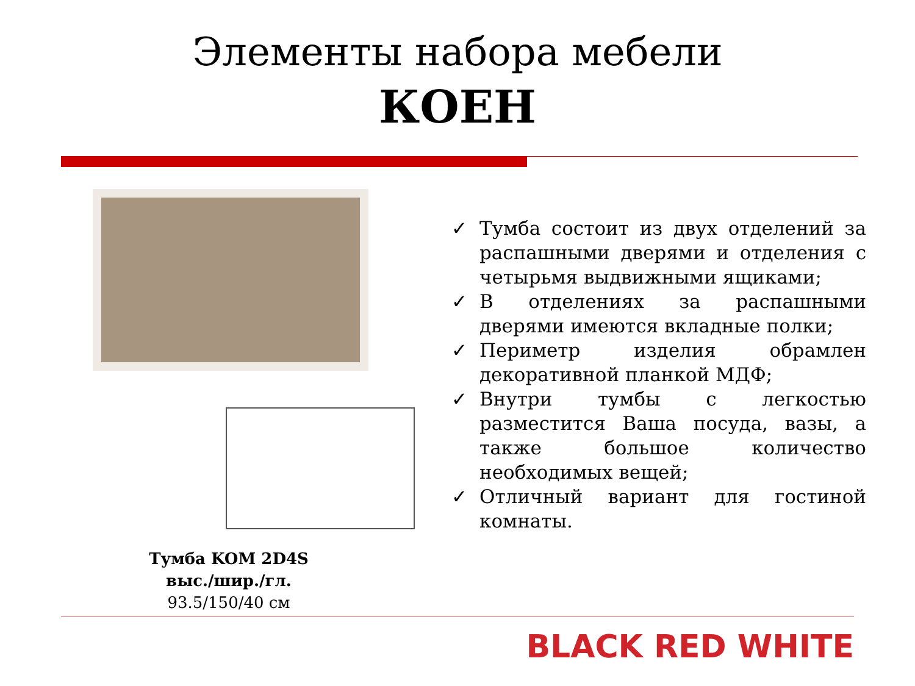Элементы набора мебели
КОЕН
Тумба KOM 2D4S
выс./шир./гл.
93.5/150/40 см
✓ Тумба состоит из двух отделений за распашными дверями и отделения с четырьмя выдвижными ящиками;
✓ В отделениях за распашными дверями имеются вкладные полки;
✓ Периметр изделия обрамлен декоративной планкой МДФ;
✓ Внутри тумбы с легкостью разместится Ваша посуда, вазы, а также большое количество необходимых вещей;
✓ Отличный вариант для гостиной комнаты.
BLACK RED WHITE